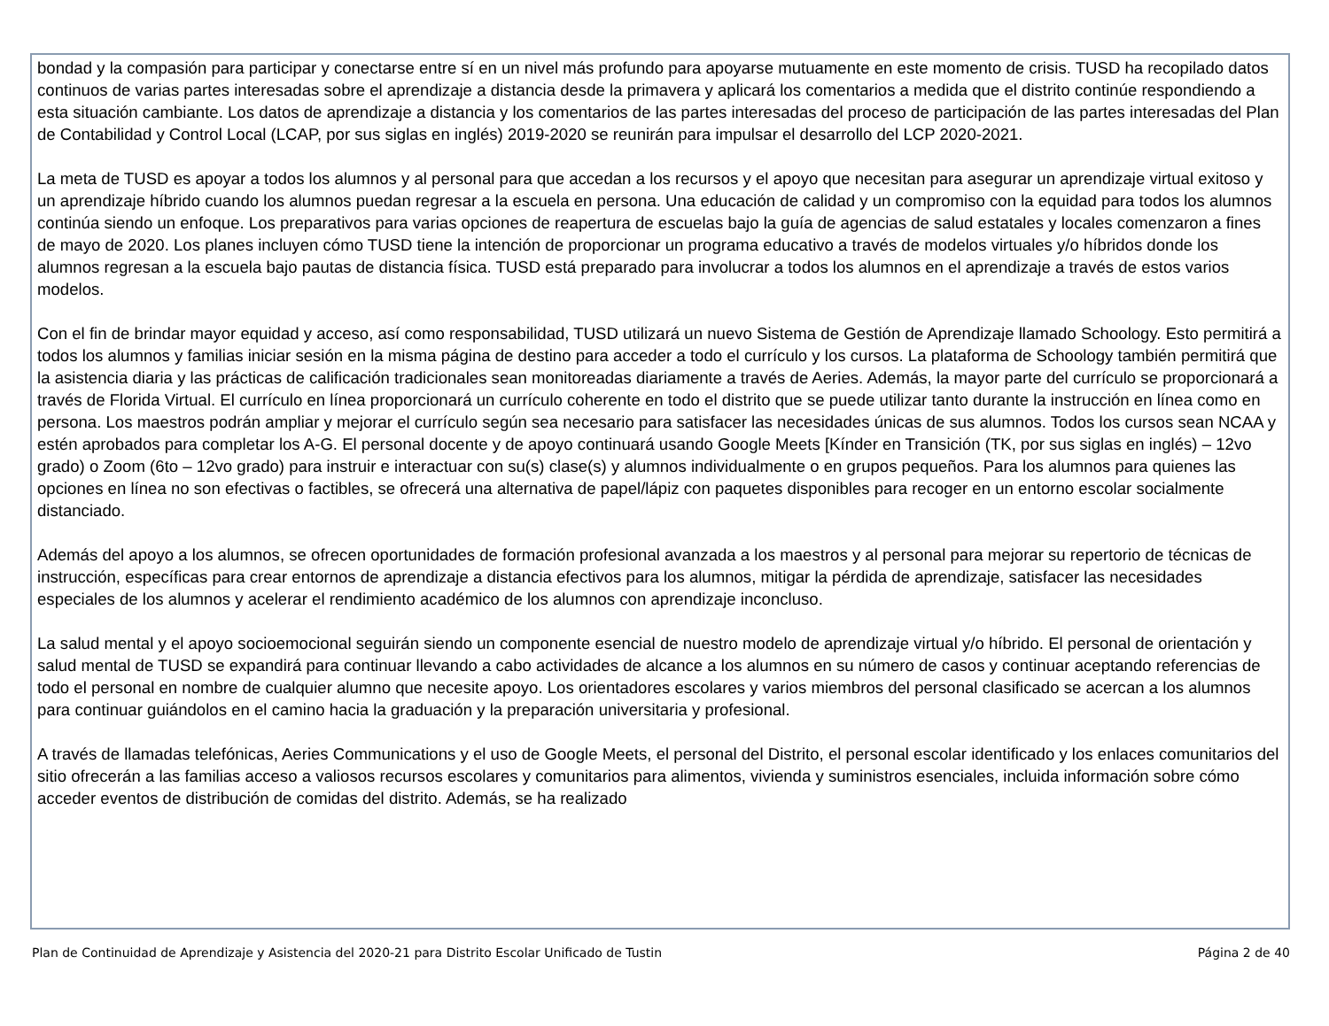bondad y la compasión para participar y conectarse entre sí en un nivel más profundo para apoyarse mutuamente en este momento de crisis. TUSD ha recopilado datos continuos de varias partes interesadas sobre el aprendizaje a distancia desde la primavera y aplicará los comentarios a medida que el distrito continúe respondiendo a esta situación cambiante. Los datos de aprendizaje a distancia y los comentarios de las partes interesadas del proceso de participación de las partes interesadas del Plan de Contabilidad y Control Local (LCAP, por sus siglas en inglés) 2019-2020 se reunirán para impulsar el desarrollo del LCP 2020-2021.
La meta de TUSD es apoyar a todos los alumnos y al personal para que accedan a los recursos y el apoyo que necesitan para asegurar un aprendizaje virtual exitoso y un aprendizaje híbrido cuando los alumnos puedan regresar a la escuela en persona. Una educación de calidad y un compromiso con la equidad para todos los alumnos continúa siendo un enfoque. Los preparativos para varias opciones de reapertura de escuelas bajo la guía de agencias de salud estatales y locales comenzaron a fines de mayo de 2020. Los planes incluyen cómo TUSD tiene la intención de proporcionar un programa educativo a través de modelos virtuales y/o híbridos donde los alumnos regresan a la escuela bajo pautas de distancia física. TUSD está preparado para involucrar a todos los alumnos en el aprendizaje a través de estos varios modelos.
Con el fin de brindar mayor equidad y acceso, así como responsabilidad, TUSD utilizará un nuevo Sistema de Gestión de Aprendizaje llamado Schoology. Esto permitirá a todos los alumnos y familias iniciar sesión en la misma página de destino para acceder a todo el currículo y los cursos. La plataforma de Schoology también permitirá que la asistencia diaria y las prácticas de calificación tradicionales sean monitoreadas diariamente a través de Aeries. Además, la mayor parte del currículo se proporcionará a través de Florida Virtual. El currículo en línea proporcionará un currículo coherente en todo el distrito que se puede utilizar tanto durante la instrucción en línea como en persona. Los maestros podrán ampliar y mejorar el currículo según sea necesario para satisfacer las necesidades únicas de sus alumnos. Todos los cursos sean NCAA y estén aprobados para completar los A-G. El personal docente y de apoyo continuará usando Google Meets [Kínder en Transición (TK, por sus siglas en inglés) – 12vo grado) o Zoom (6to – 12vo grado) para instruir e interactuar con su(s) clase(s) y alumnos individualmente o en grupos pequeños. Para los alumnos para quienes las opciones en línea no son efectivas o factibles, se ofrecerá una alternativa de papel/lápiz con paquetes disponibles para recoger en un entorno escolar socialmente distanciado.
Además del apoyo a los alumnos, se ofrecen oportunidades de formación profesional avanzada a los maestros y al personal para mejorar su repertorio de técnicas de instrucción, específicas para crear entornos de aprendizaje a distancia efectivos para los alumnos, mitigar la pérdida de aprendizaje, satisfacer las necesidades especiales de los alumnos y acelerar el rendimiento académico de los alumnos con aprendizaje inconcluso.
La salud mental y el apoyo socioemocional seguirán siendo un componente esencial de nuestro modelo de aprendizaje virtual y/o híbrido. El personal de orientación y salud mental de TUSD se expandirá para continuar llevando a cabo actividades de alcance a los alumnos en su número de casos y continuar aceptando referencias de todo el personal en nombre de cualquier alumno que necesite apoyo. Los orientadores escolares y varios miembros del personal clasificado se acercan a los alumnos para continuar guiándolos en el camino hacia la graduación y la preparación universitaria y profesional.
A través de llamadas telefónicas, Aeries Communications y el uso de Google Meets, el personal del Distrito, el personal escolar identificado y los enlaces comunitarios del sitio ofrecerán a las familias acceso a valiosos recursos escolares y comunitarios para alimentos, vivienda y suministros esenciales, incluida información sobre cómo acceder eventos de distribución de comidas del distrito. Además, se ha realizado
Plan de Continuidad de Aprendizaje y Asistencia del 2020-21 para Distrito Escolar Unificado de Tustin Página 2 de 40